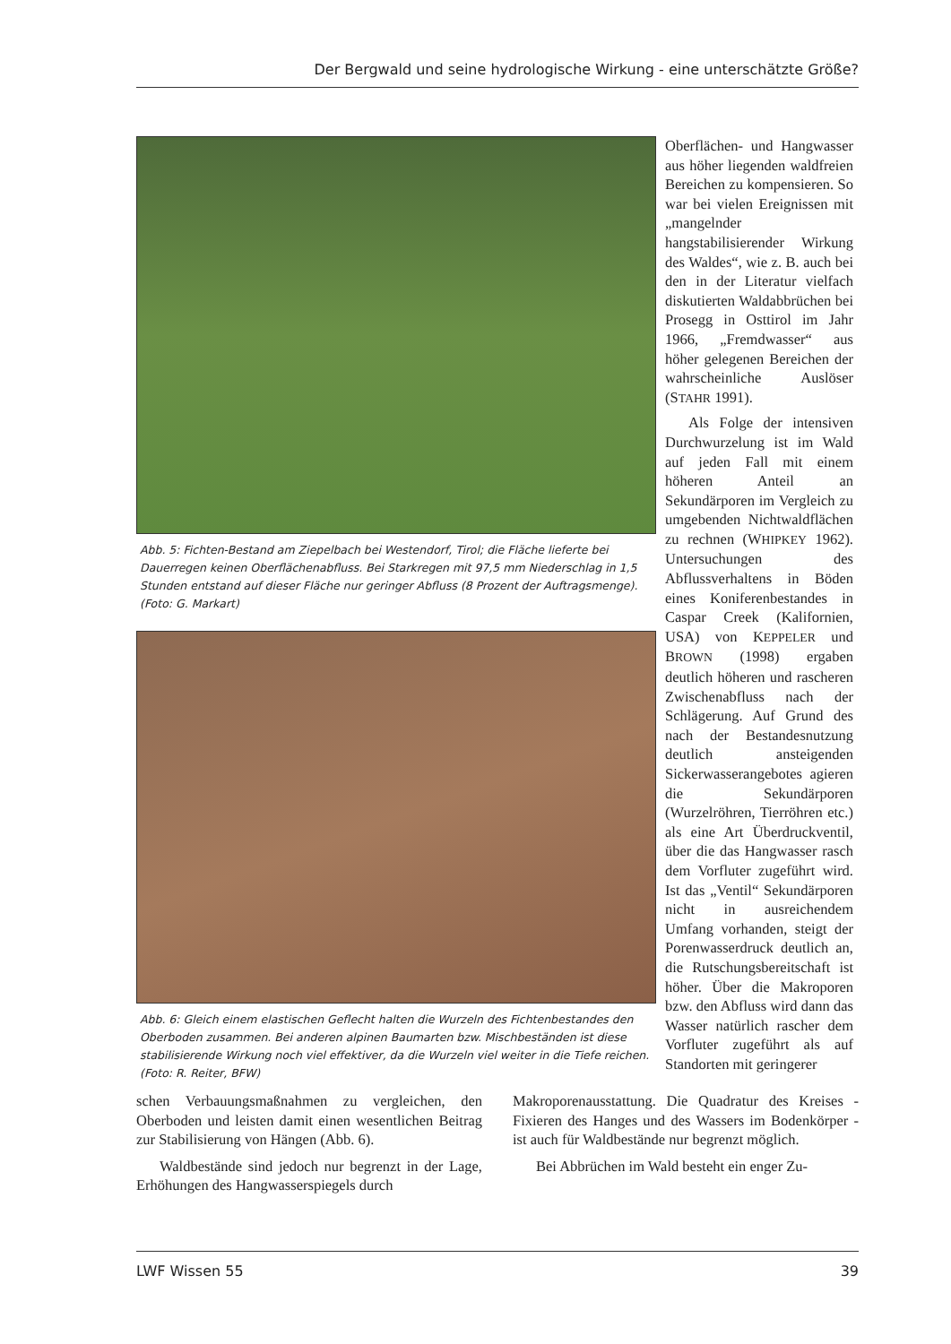Der Bergwald und seine hydrologische Wirkung - eine unterschätzte Größe?
Abb. 5: Fichten-Bestand am Ziepelbach bei Westendorf, Tirol; die Fläche lieferte bei Dauerregen keinen Oberflächenabfluss. Bei Starkregen mit 97,5 mm Niederschlag in 1,5 Stunden entstand auf dieser Fläche nur geringer Abfluss (8 Prozent der Auftragsmenge). (Foto: G. Markart)
Abb. 6: Gleich einem elastischen Geflecht halten die Wurzeln des Fichtenbestandes den Oberboden zusammen. Bei anderen alpinen Baumarten bzw. Mischbeständen ist diese stabilisierende Wirkung noch viel effektiver, da die Wurzeln viel weiter in die Tiefe reichen. (Foto: R. Reiter, BFW)
Oberflächen- und Hangwasser aus höher liegenden waldfreien Bereichen zu kompensieren. So war bei vielen Ereignissen mit „mangelnder hangstabilisierender Wirkung des Waldes“, wie z. B. auch bei den in der Literatur vielfach diskutierten Waldabbrüchen bei Prosegg in Osttirol im Jahr 1966, „Fremdwasser“ aus höher gelegenen Bereichen der wahrscheinliche Auslöser (STAHR 1991).
Als Folge der intensiven Durchwurzelung ist im Wald auf jeden Fall mit einem höheren Anteil an Sekundärporen im Vergleich zu umgebenden Nichtwaldflächen zu rechnen (WHIPKEY 1962). Untersuchungen des Abflussverhaltens in Böden eines Koniferenbestandes in Caspar Creek (Kalifornien, USA) von KEPPELER und BROWN (1998) ergaben deutlich höheren und rascheren Zwischenabfluss nach der Schlägerung. Auf Grund des nach der Bestandesnutzung deutlich ansteigenden Sickerwasserangebotes agieren die Sekundärporen (Wurzelröhren, Tierröhren etc.) als eine Art Überdruckventil, über die das Hangwasser rasch dem Vorfluter zugeführt wird. Ist das „Ventil“ Sekundärporen nicht in ausreichendem Umfang vorhanden, steigt der Porenwasserdruck deutlich an, die Rutschungsbereitschaft ist höher. Über die Makroporen bzw. den Abfluss wird dann das Wasser natürlich rascher dem Vorfluter zugeführt als auf Standorten mit geringerer
schen Verbauungsmaßnahmen zu vergleichen, den Oberboden und leisten damit einen wesentlichen Beitrag zur Stabilisierung von Hängen (Abb. 6).
Waldbestände sind jedoch nur begrenzt in der Lage, Erhöhungen des Hangwasserspiegels durch
Makroporenausstattung. Die Quadratur des Kreises - Fixieren des Hanges und des Wassers im Bodenkörper - ist auch für Waldbestände nur begrenzt möglich.
Bei Abbrüchen im Wald besteht ein enger Zu-
LWF Wissen 55 39